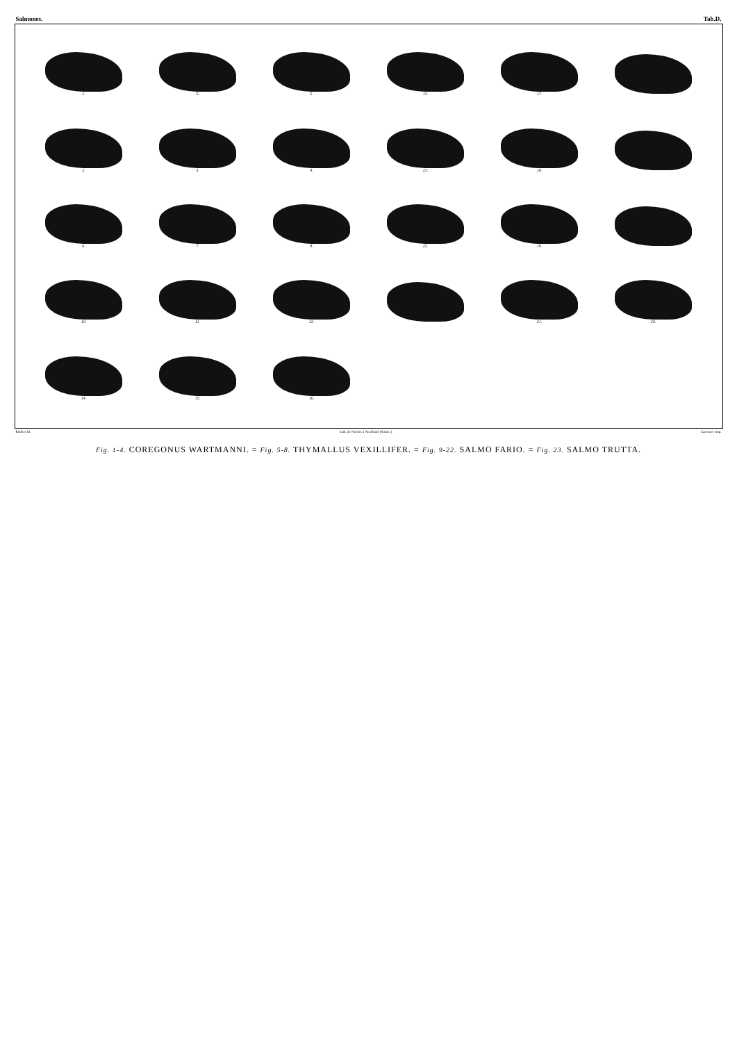Salmones. Tab.D.
1.
5.
5.
13.
17.
2.
3.
4.
23.
18.
6.
7.
8.
22.
19.
10.
11.
12.
21.
20.
14.
15.
16.
Rödler del. Lith. de Nicolet à Neuchatel (Suisse.) Cazenave imp.
Fig. 1-4. COREGONUS WARTMANNI. = Fig. 5-8. THYMALLUS VEXILLIFER. = Fig. 9-22. SALMO FARIO. = Fig. 23. SALMO TRUTTA.